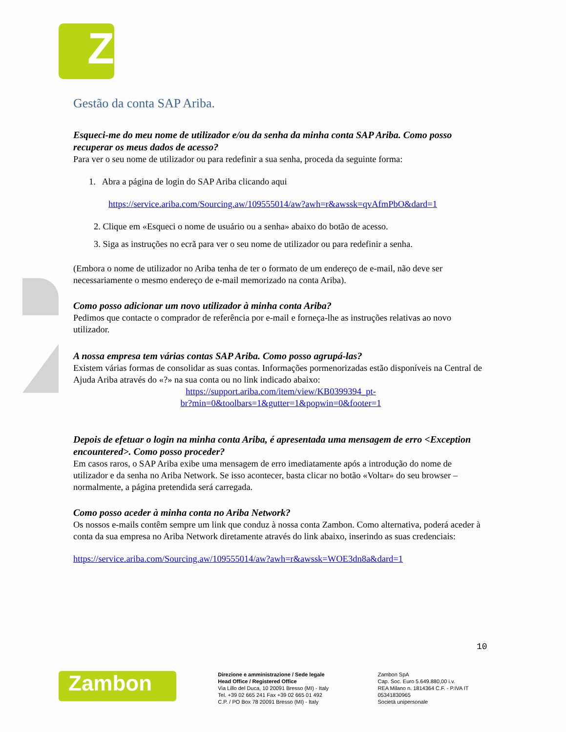Z
Gestão da conta SAP Ariba.
Esqueci-me do meu nome de utilizador e/ou da senha da minha conta SAP Ariba. Como posso recuperar os meus dados de acesso?
Para ver o seu nome de utilizador ou para redefinir a sua senha, proceda da seguinte forma:
1. Abra a página de login do SAP Ariba clicando aqui
https://service.ariba.com/Sourcing.aw/109555014/aw?awh=r&awssk=qvAfmPbO&dard=1
2. Clique em «Esqueci o nome de usuário ou a senha» abaixo do botão de acesso.
3. Siga as instruções no ecrã para ver o seu nome de utilizador ou para redefinir a senha.
(Embora o nome de utilizador no Ariba tenha de ter o formato de um endereço de e-mail, não deve ser necessariamente o mesmo endereço de e-mail memorizado na conta Ariba).
Como posso adicionar um novo utilizador à minha conta Ariba?
Pedimos que contacte o comprador de referência por e-mail e forneça-lhe as instruções relativas ao novo utilizador.
A nossa empresa tem várias contas SAP Ariba. Como posso agrupá-las?
Existem várias formas de consolidar as suas contas. Informações pormenorizadas estão disponíveis na Central de Ajuda Ariba através do «?» na sua conta ou no link indicado abaixo:
https://support.ariba.com/item/view/KB0399394_pt-
br?min=0&toolbars=1&gutter=1&popwin=0&footer=1
Depois de efetuar o login na minha conta Ariba, é apresentada uma mensagem de erro <Exception encountered>. Como posso proceder?
Em casos raros, o SAP Ariba exibe uma mensagem de erro imediatamente após a introdução do nome de utilizador e da senha no Ariba Network. Se isso acontecer, basta clicar no botão «Voltar» do seu browser – normalmente, a página pretendida será carregada.
Como posso aceder à minha conta no Ariba Network?
Os nossos e-mails contêm sempre um link que conduz à nossa conta Zambon. Como alternativa, poderá aceder à conta da sua empresa no Ariba Network diretamente através do link abaixo, inserindo as suas credenciais:
https://service.ariba.com/Sourcing.aw/109555014/aw?awh=r&awssk=WOE3dn8a&dard=1
10
Zambon
Direzione e amministrazione / Sede legale
Head Office / Registered Office
Via Lillo del Duca, 10 20091 Bresso (MI) - Italy
Tel. +39 02 665 241 Fax +39 02 665 01 492
C.P. / PO Box 78 20091 Bresso (MI) - Italy
Zambon SpA
Cap. Soc. Euro 5.649.880,00 i.v.
REA Milano n. 1814364 C.F. - P.IVA IT 05341830965
Società unipersonale